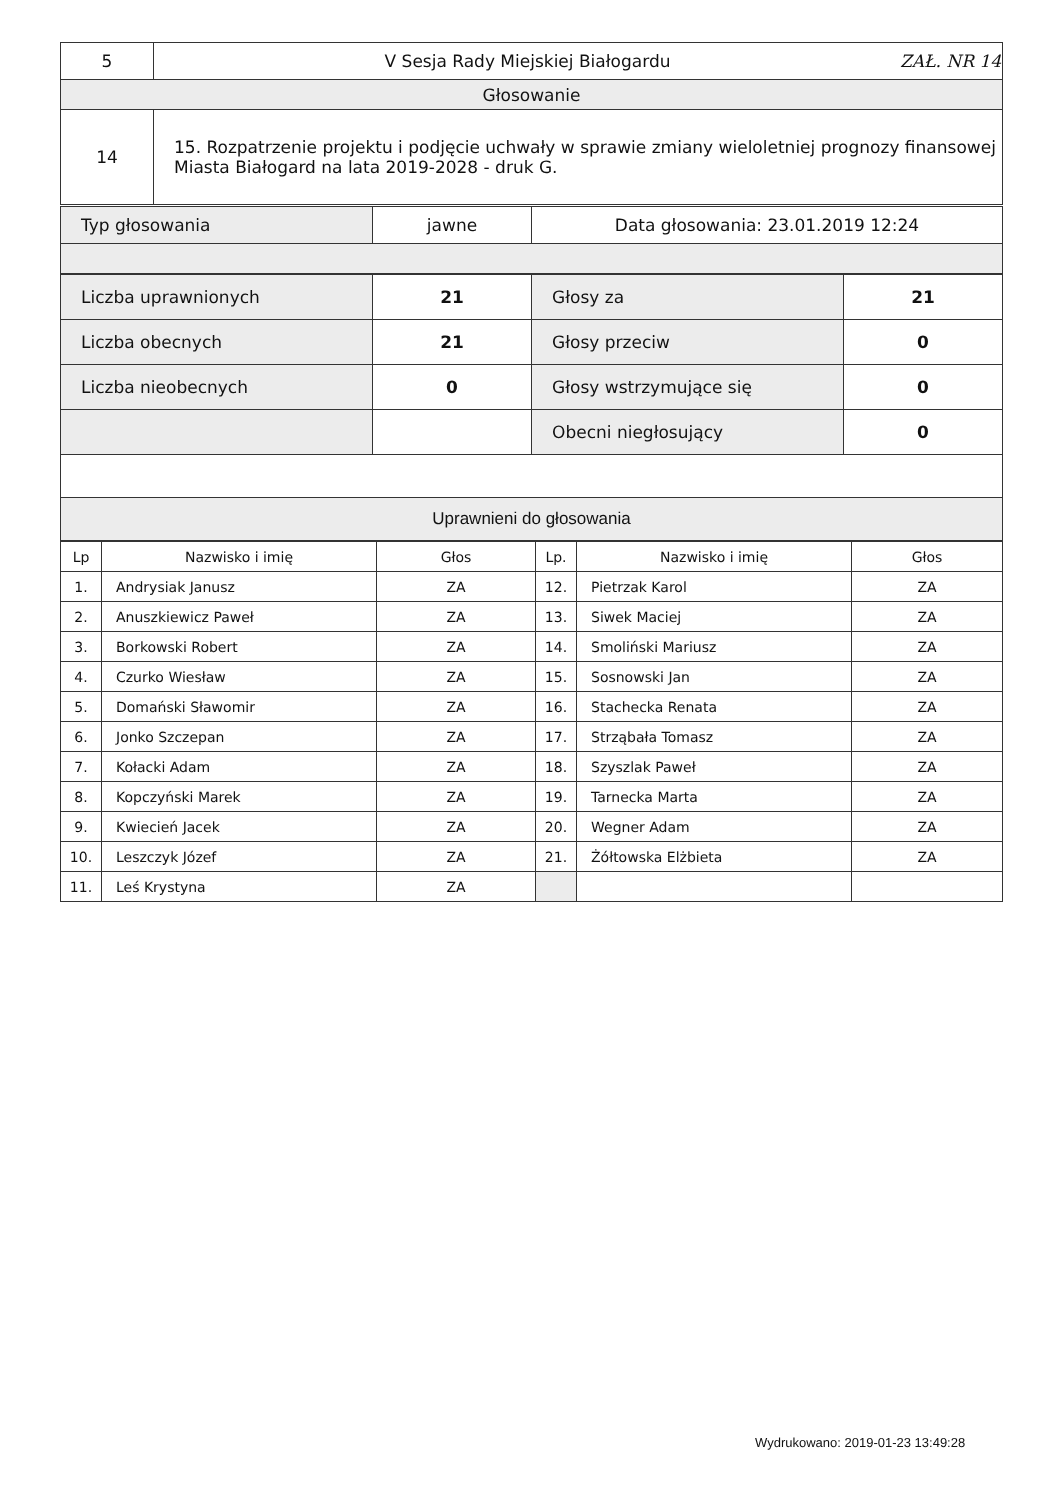| 5 | V Sesja Rady Miejskiej Białogardu ZAŁ. NR 14 |
| Głosowanie | |
| 14 | 15. Rozpatrzenie projektu i podjęcie uchwały w sprawie zmiany wieloletniej prognozy finansowej Miasta Białogard na lata 2019-2028 - druk G. |
| Typ głosowania | jawne | Data głosowania: 23.01.2019 12:24 |
| Liczba uprawnionych | 21 | Głosy za | 21 |
| Liczba obecnych | 21 | Głosy przeciw | 0 |
| Liczba nieobecnych | 0 | Głosy wstrzymujące się | 0 |
| | | Obecni niegłosujący | 0 |
| Uprawnieni do głosowania | | | |
| Lp | Nazwisko i imię | Głos | Lp. | Nazwisko i imię | Głos |
| --- | --- | --- | --- | --- | --- |
| 1. | Andrysiak Janusz | ZA | 12. | Pietrzak Karol | ZA |
| 2. | Anuszkiewicz Paweł | ZA | 13. | Siwek Maciej | ZA |
| 3. | Borkowski Robert | ZA | 14. | Smoliński Mariusz | ZA |
| 4. | Czurko Wiesław | ZA | 15. | Sosnowski Jan | ZA |
| 5. | Domański Sławomir | ZA | 16. | Stachecka Renata | ZA |
| 6. | Jonko Szczepan | ZA | 17. | Strząbała Tomasz | ZA |
| 7. | Kołacki Adam | ZA | 18. | Szyszlak Paweł | ZA |
| 8. | Kopczyński Marek | ZA | 19. | Tarnecka Marta | ZA |
| 9. | Kwiecień Jacek | ZA | 20. | Wegner Adam | ZA |
| 10. | Leszczyk Józef | ZA | 21. | Żółtowska Elżbieta | ZA |
| 11. | Leś Krystyna | ZA | | | |
Wydrukowano: 2019-01-23 13:49:28